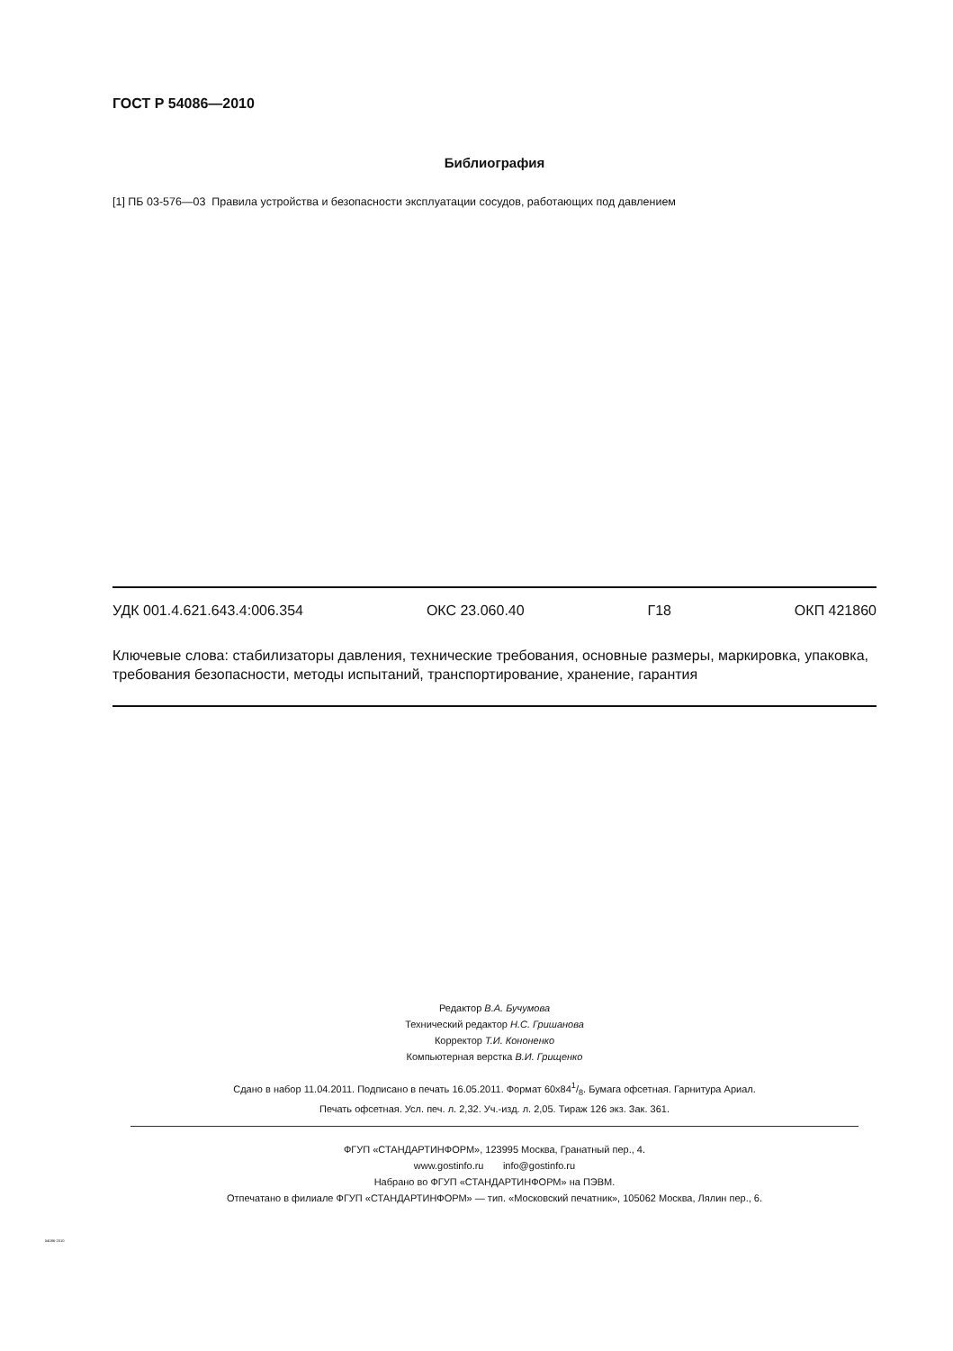ГОСТ Р 54086—2010
Библиография
[1] ПБ 03-576—03 Правила устройства и безопасности эксплуатации сосудов, работающих под давлением
УДК 001.4.621.643.4:006.354 ОКС 23.060.40 Г18 ОКП 421860
Ключевые слова: стабилизаторы давления, технические требования, основные размеры, маркировка, упаковка, требования безопасности, методы испытаний, транспортирование, хранение, гарантия
Редактор В.А. Бучумова
Технический редактор Н.С. Гришанова
Корректор Т.И. Кононенко
Компьютерная верстка В.И. Грищенко
Сдано в набор 11.04.2011. Подписано в печать 16.05.2011. Формат 60x841/8. Бумага офсетная. Гарнитура Ариал.
Печать офсетная. Усл. печ. л. 2,32. Уч.-изд. л. 2,05. Тираж 126 экз. Зак. 361.
ФГУП «СТАНДАРТИНФОРМ», 123995 Москва, Гранатный пер., 4.
www.gostinfo.ru info@gostinfo.ru
Набрано во ФГУП «СТАНДАРТИНФОРМ» на ПЭВМ.
Отпечатано в филиале ФГУП «СТАНДАРТИНФОРМ» — тип. «Московский печатник», 105062 Москва, Лялин пер., 6.
54086-2010